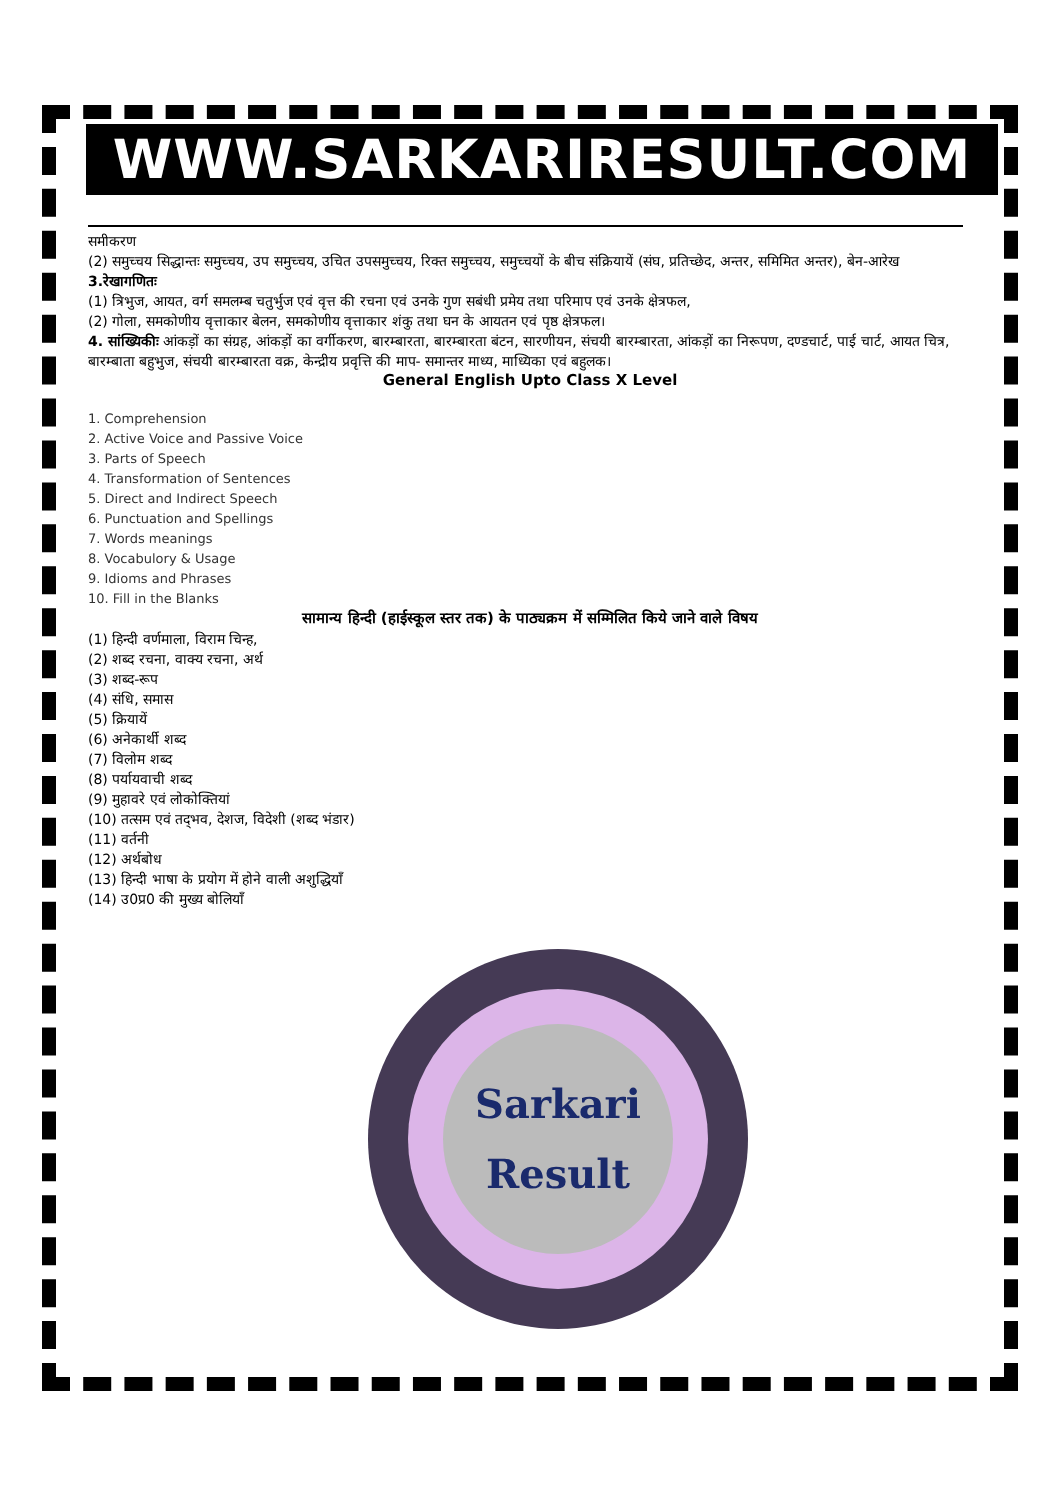WWW.SARKARIRESULT.COM
समीकरण
(2) समुच्चय सिद्धान्तः समुच्चय, उप समुच्चय, उचित उपसमुच्चय, रिक्त समुच्चय, समुच्चयों के बीच संक्रियायें (संघ, प्रतिच्छेद, अन्तर, समिमित अन्तर), बेन-आरेख
3.रेखागणितः
(1) त्रिभुज, आयत, वर्ग समलम्ब चतुर्भुज एवं वृत्त की रचना एवं उनके गुण सबंधी प्रमेय तथा परिमाप एवं उनके क्षेत्रफल,
(2) गोला, समकोणीय वृत्ताकार बेलन, समकोणीय वृत्ताकार शंकु तथा घन के आयतन एवं पृष्ठ क्षेत्रफल।
4. सांख्यिकीः आंकड़ों का संग्रह, आंकड़ों का वर्गीकरण, बारम्बारता, बारम्बारता बंटन, सारणीयन, संचयी बारम्बारता, आंकड़ों का निरूपण, दण्डचार्ट, पाई चार्ट, आयत चित्र, बारम्बाता बहुभुज, संचयी बारम्बारता वक्र, केन्द्रीय प्रवृत्ति की माप- समान्तर माध्य, माध्यिका एवं बहुलक।
General English Upto Class X Level
1. Comprehension
2. Active Voice and Passive Voice
3. Parts of Speech
4. Transformation of Sentences
5. Direct and Indirect Speech
6. Punctuation and Spellings
7. Words meanings
8. Vocabulory & Usage
9. Idioms and Phrases
10. Fill in the Blanks
सामान्य हिन्दी (हाईस्कूल स्तर तक) के पाठ्यक्रम में सम्मिलित किये जाने वाले विषय
(1) हिन्दी वर्णमाला, विराम चिन्ह,
(2) शब्द रचना, वाक्य रचना, अर्थ
(3) शब्द-रूप
(4) संधि, समास
(5) क्रियायें
(6) अनेकार्थी शब्द
(7) विलोम शब्द
(8) पर्यायवाची शब्द
(9) मुहावरे एवं लोकोक्तियां
(10) तत्सम एवं तद्‌भव, देशज, विदेशी (शब्द भंडार)
(11) वर्तनी
(12) अर्थबोध
(13) हिन्दी भाषा के प्रयोग में होने वाली अशुद्धियाँ
(14) उ0प्र0 की मुख्य बोलियाँ
Sarkari
Result